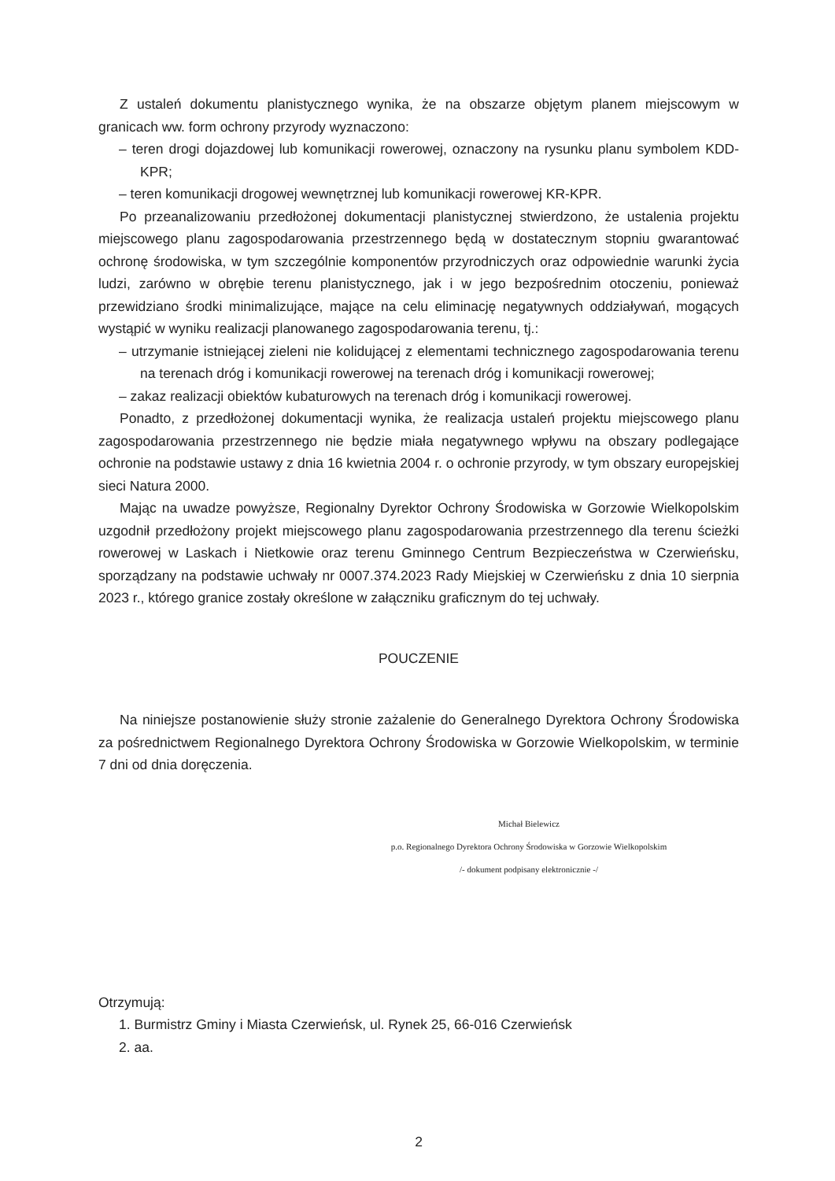Z ustaleń dokumentu planistycznego wynika, że na obszarze objętym planem miejscowym w granicach ww. form ochrony przyrody wyznaczono:
– teren drogi dojazdowej lub komunikacji rowerowej, oznaczony na rysunku planu symbolem KDD-KPR;
– teren komunikacji drogowej wewnętrznej lub komunikacji rowerowej KR-KPR.
Po przeanalizowaniu przedłożonej dokumentacji planistycznej stwierdzono, że ustalenia projektu miejscowego planu zagospodarowania przestrzennego będą w dostatecznym stopniu gwarantować ochronę środowiska, w tym szczególnie komponentów przyrodniczych oraz odpowiednie warunki życia ludzi, zarówno w obrębie terenu planistycznego, jak i w jego bezpośrednim otoczeniu, ponieważ przewidziano środki minimalizujące, mające na celu eliminację negatywnych oddziaływań, mogących wystąpić w wyniku realizacji planowanego zagospodarowania terenu, tj.:
– utrzymanie istniejącej zieleni nie kolidującej z elementami technicznego zagospodarowania terenu na terenach dróg i komunikacji rowerowej na terenach dróg i komunikacji rowerowej;
– zakaz realizacji obiektów kubaturowych na terenach dróg i komunikacji rowerowej.
Ponadto, z przedłożonej dokumentacji wynika, że realizacja ustaleń projektu miejscowego planu zagospodarowania przestrzennego nie będzie miała negatywnego wpływu na obszary podlegające ochronie na podstawie ustawy z dnia 16 kwietnia 2004 r. o ochronie przyrody, w tym obszary europejskiej sieci Natura 2000.
Mając na uwadze powyższe, Regionalny Dyrektor Ochrony Środowiska w Gorzowie Wielkopolskim uzgodnił przedłożony projekt miejscowego planu zagospodarowania przestrzennego dla terenu ścieżki rowerowej w Laskach i Nietkowie oraz terenu Gminnego Centrum Bezpieczeństwa w Czerwieńsku, sporządzany na podstawie uchwały nr 0007.374.2023 Rady Miejskiej w Czerwieńsku z dnia 10 sierpnia 2023 r., którego granice zostały określone w załączniku graficznym do tej uchwały.
POUCZENIE
Na niniejsze postanowienie służy stronie zażalenie do Generalnego Dyrektora Ochrony Środowiska za pośrednictwem Regionalnego Dyrektora Ochrony Środowiska w Gorzowie Wielkopolskim, w terminie 7 dni od dnia doręczenia.
Michał Bielewicz
p.o. Regionalnego Dyrektora Ochrony Środowiska w Gorzowie Wielkopolskim
/- dokument podpisany elektronicznie -/
Otrzymują:
1. Burmistrz Gminy i Miasta Czerwieńsk, ul. Rynek 25, 66-016 Czerwieńsk
2. aa.
2